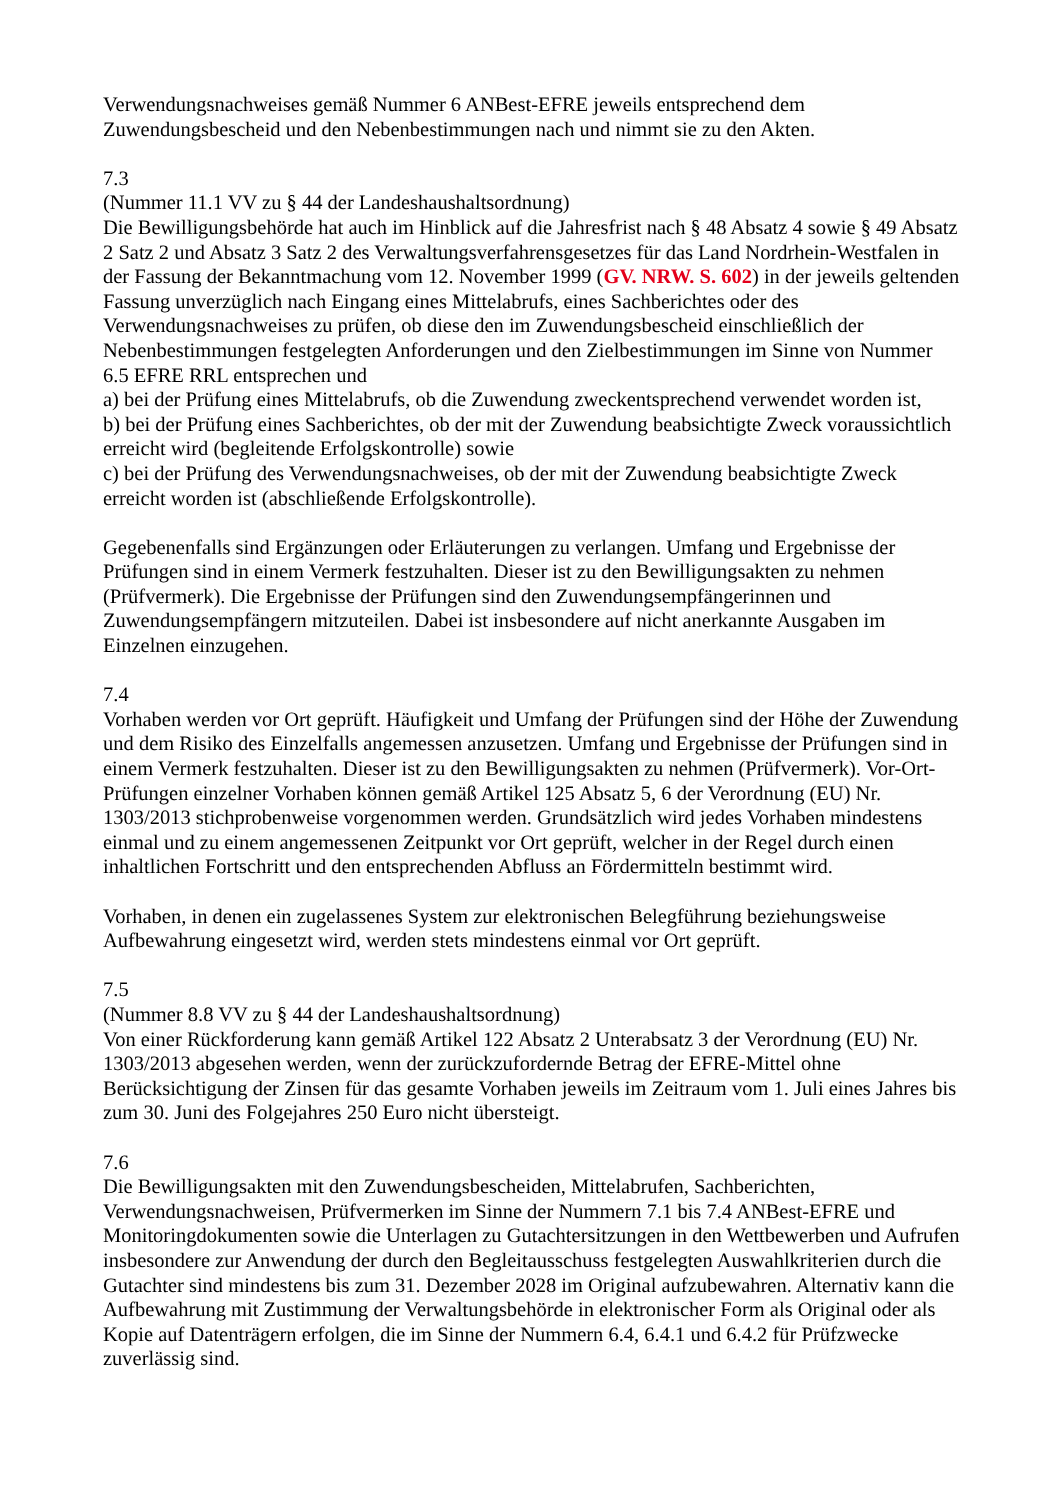Verwendungsnachweises gemäß Nummer 6 ANBest-EFRE jeweils entsprechend dem Zuwendungsbescheid und den Nebenbestimmungen nach und nimmt sie zu den Akten.
7.3
(Nummer 11.1 VV zu § 44 der Landeshaushaltsordnung)
Die Bewilligungsbehörde hat auch im Hinblick auf die Jahresfrist nach § 48 Absatz 4 sowie § 49 Absatz 2 Satz 2 und Absatz 3 Satz 2 des Verwaltungsverfahrensgesetzes für das Land Nordrhein-Westfalen in der Fassung der Bekanntmachung vom 12. November 1999 (GV. NRW. S. 602) in der jeweils geltenden Fassung unverzüglich nach Eingang eines Mittelabrufs, eines Sachberichtes oder des Verwendungsnachweises zu prüfen, ob diese den im Zuwendungsbescheid einschließlich der Nebenbestimmungen festgelegten Anforderungen und den Zielbestimmungen im Sinne von Nummer 6.5 EFRE RRL entsprechen und
a) bei der Prüfung eines Mittelabrufs, ob die Zuwendung zweckentsprechend verwendet worden ist,
b) bei der Prüfung eines Sachberichtes, ob der mit der Zuwendung beabsichtigte Zweck voraussichtlich erreicht wird (begleitende Erfolgskontrolle) sowie
c) bei der Prüfung des Verwendungsnachweises, ob der mit der Zuwendung beabsichtigte Zweck erreicht worden ist (abschließende Erfolgskontrolle).
Gegebenenfalls sind Ergänzungen oder Erläuterungen zu verlangen. Umfang und Ergebnisse der Prüfungen sind in einem Vermerk festzuhalten. Dieser ist zu den Bewilligungsakten zu nehmen (Prüfvermerk). Die Ergebnisse der Prüfungen sind den Zuwendungsempfängerinnen und Zuwendungsempfängern mitzuteilen. Dabei ist insbesondere auf nicht anerkannte Ausgaben im Einzelnen einzugehen.
7.4
Vorhaben werden vor Ort geprüft. Häufigkeit und Umfang der Prüfungen sind der Höhe der Zuwendung und dem Risiko des Einzelfalls angemessen anzusetzen. Umfang und Ergebnisse der Prüfungen sind in einem Vermerk festzuhalten. Dieser ist zu den Bewilligungsakten zu nehmen (Prüfvermerk). Vor-Ort-Prüfungen einzelner Vorhaben können gemäß Artikel 125 Absatz 5, 6 der Verordnung (EU) Nr. 1303/2013 stichprobenweise vorgenommen werden. Grundsätzlich wird jedes Vorhaben mindestens einmal und zu einem angemessenen Zeitpunkt vor Ort geprüft, welcher in der Regel durch einen inhaltlichen Fortschritt und den entsprechenden Abfluss an Fördermitteln bestimmt wird.
Vorhaben, in denen ein zugelassenes System zur elektronischen Belegführung beziehungsweise Aufbewahrung eingesetzt wird, werden stets mindestens einmal vor Ort geprüft.
7.5
(Nummer 8.8 VV zu § 44 der Landeshaushaltsordnung)
Von einer Rückforderung kann gemäß Artikel 122 Absatz 2 Unterabsatz 3 der Verordnung (EU) Nr. 1303/2013 abgesehen werden, wenn der zurückzufordernde Betrag der EFRE-Mittel ohne Berücksichtigung der Zinsen für das gesamte Vorhaben jeweils im Zeitraum vom 1. Juli eines Jahres bis zum 30. Juni des Folgejahres 250 Euro nicht übersteigt.
7.6
Die Bewilligungsakten mit den Zuwendungsbescheiden, Mittelabrufen, Sachberichten, Verwendungsnachweisen, Prüfvermerken im Sinne der Nummern 7.1 bis 7.4 ANBest-EFRE und Monitoringdokumenten sowie die Unterlagen zu Gutachtersitzungen in den Wettbewerben und Aufrufen insbesondere zur Anwendung der durch den Begleitausschuss festgelegten Auswahlkriterien durch die Gutachter sind mindestens bis zum 31. Dezember 2028 im Original aufzubewahren. Alternativ kann die Aufbewahrung mit Zustimmung der Verwaltungsbehörde in elektronischer Form als Original oder als Kopie auf Datenträgern erfolgen, die im Sinne der Nummern 6.4, 6.4.1 und 6.4.2 für Prüfzwecke zuverlässig sind.